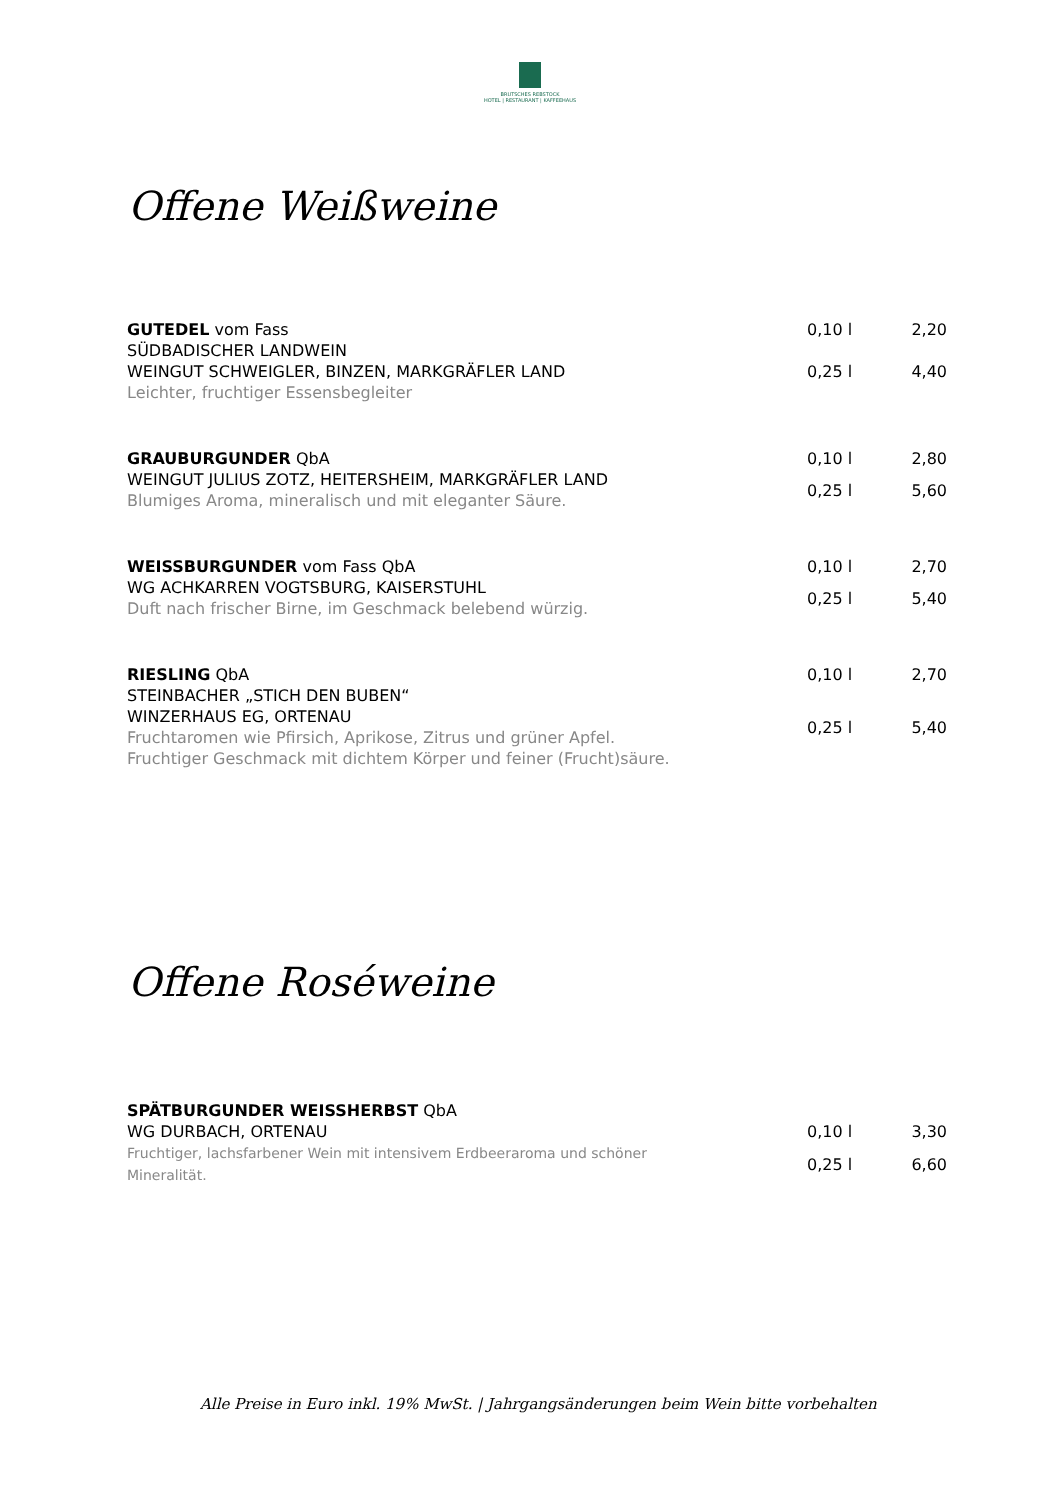BRUTSCHES REBSTOCK
HOTEL | RESTAURANT | KAFFEEHAUS
Offene Weißweine
GUTEDEL vom Fass
SÜDBADISCHER LANDWEIN
WEINGUT SCHWEIGLER, BINZEN, MARKGRÄFLER LAND
Leichter, fruchtiger Essensbegleiter
0,10 l 2,20 0,25 l 4,40
GRAUBURGUNDER QbA
WEINGUT JULIUS ZOTZ, HEITERSHEIM, MARKGRÄFLER LAND
Blumiges Aroma, mineralisch und mit eleganter Säure.
0,10 l 2,80 0,25 l 5,60
WEISSBURGUNDER vom Fass QbA
WG ACHKARREN VOGTSBURG, KAISERSTUHL
Duft nach frischer Birne, im Geschmack belebend würzig.
0,10 l 2,70 0,25 l 5,40
RIESLING QbA
STEINBACHER „STICH DEN BUBEN“
WINZERHAUS EG, ORTENAU
Fruchtaromen wie Pfirsich, Aprikose, Zitrus und grüner Apfel.
Fruchtiger Geschmack mit dichtem Körper und feiner (Frucht)säure.
0,10 l 2,70 0,25 l 5,40
Offene Roséweine
SPÄTBURGUNDER WEISSHERBST QbA
WG DURBACH, ORTENAU
Fruchtiger, lachsfarbener Wein mit intensivem Erdbeeraroma und schöner
Mineralität.
0,10 l 3,30 0,25 l 6,60
Alle Preise in Euro inkl. 19% MwSt. | Jahrgangsänderungen beim Wein bitte vorbehalten